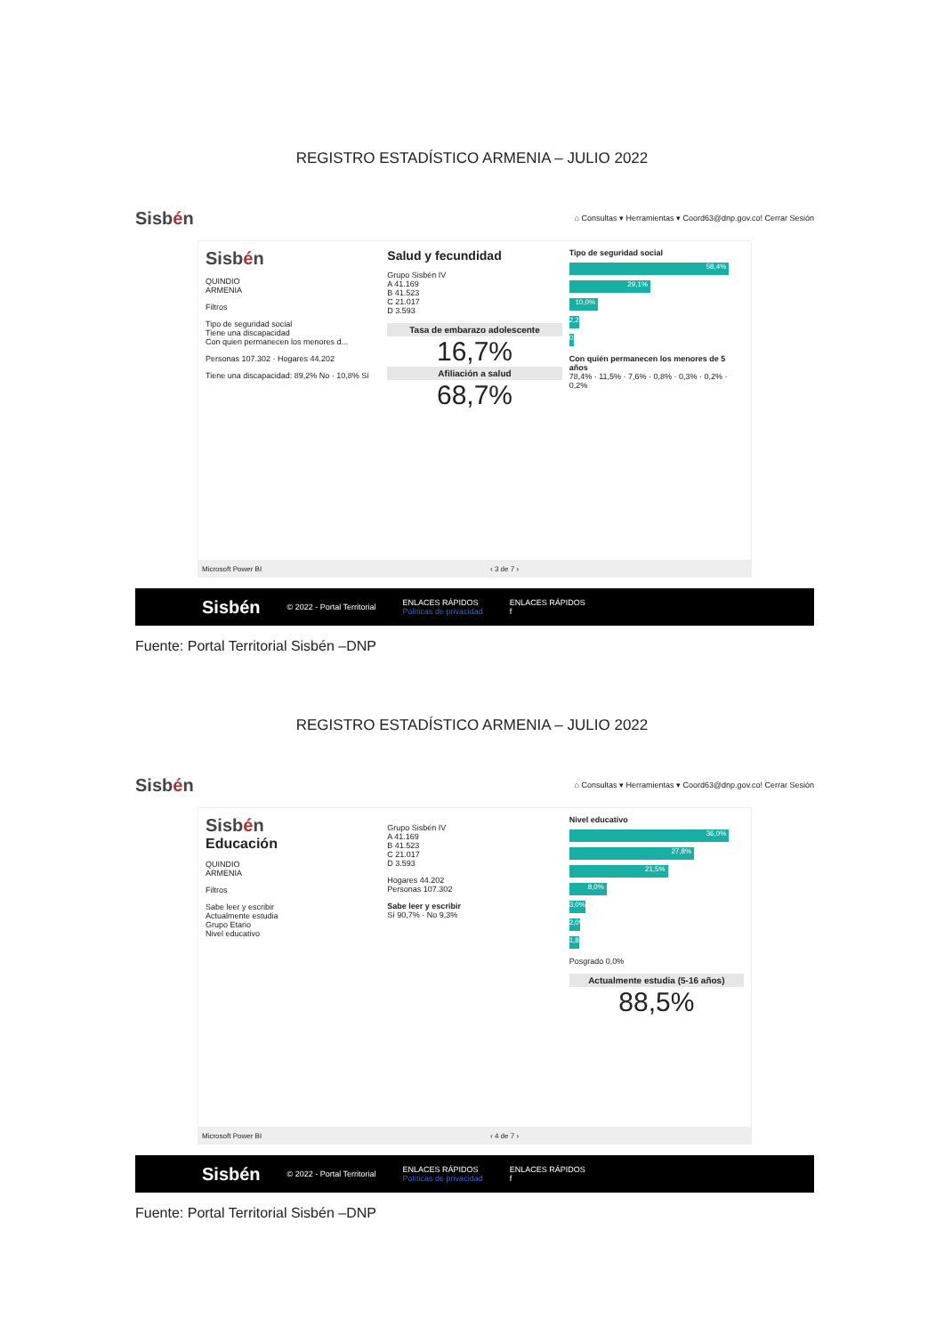REGISTRO ESTADÍSTICO ARMENIA – JULIO 2022
Sisbén
⌂ Consultas ▾ Herramientas ▾ Coord63@dnp.gov.co! Cerrar Sesión
Sisbén
QUINDIO
ARMENIA
Filtros
Tipo de seguridad social
Tiene una discapacidad
Con quien permanecen los menores d...
Personas 107.302 · Hogares 44.202
Tiene una discapacidad: 89,2% No · 10,8% Sí
Salud y fecundidad
Grupo Sisbén IV
A 41.169
B 41.523
C 21.017
D 3.593
Tasa de embarazo adolescente
16,7%
Afiliación a salud
68,7%
Tipo de seguridad social
58,4%
29,1%
10,0%
2,2%
0,3%
Con quién permanecen los menores de 5 años
78,4% · 11,5% · 7,6% · 0,8% · 0,3% · 0,2% · 0,2%
Microsoft Power BI ‹ 3 de 7 ›
Sisbén © 2022 - Portal Territorial ENLACES RÁPIDOS
Políticas de privacidad ENLACES RÁPIDOS
f
Fuente: Portal Territorial Sisbén –DNP
REGISTRO ESTADÍSTICO ARMENIA – JULIO 2022
Sisbén
⌂ Consultas ▾ Herramientas ▾ Coord63@dnp.gov.co! Cerrar Sesión
Sisbén
Educación
QUINDIO
ARMENIA
Filtros
Sabe leer y escribir
Actualmente estudia
Grupo Etario
Nivel educativo
Grupo Sisbén IV
A 41.169
B 41.523
C 21.017
D 3.593
Hogares 44.202
Personas 107.302
Sabe leer y escribir
Sí 90,7% · No 9,3%
Nivel educativo
36,0%
27,8%
21,5%
8,0%
3,0%
2,0%
1,8%
Posgrado 0,0%
Actualmente estudia (5-16 años)
88,5%
Microsoft Power BI ‹ 4 de 7 ›
Sisbén © 2022 - Portal Territorial ENLACES RÁPIDOS
Políticas de privacidad ENLACES RÁPIDOS
f
Fuente: Portal Territorial Sisbén –DNP